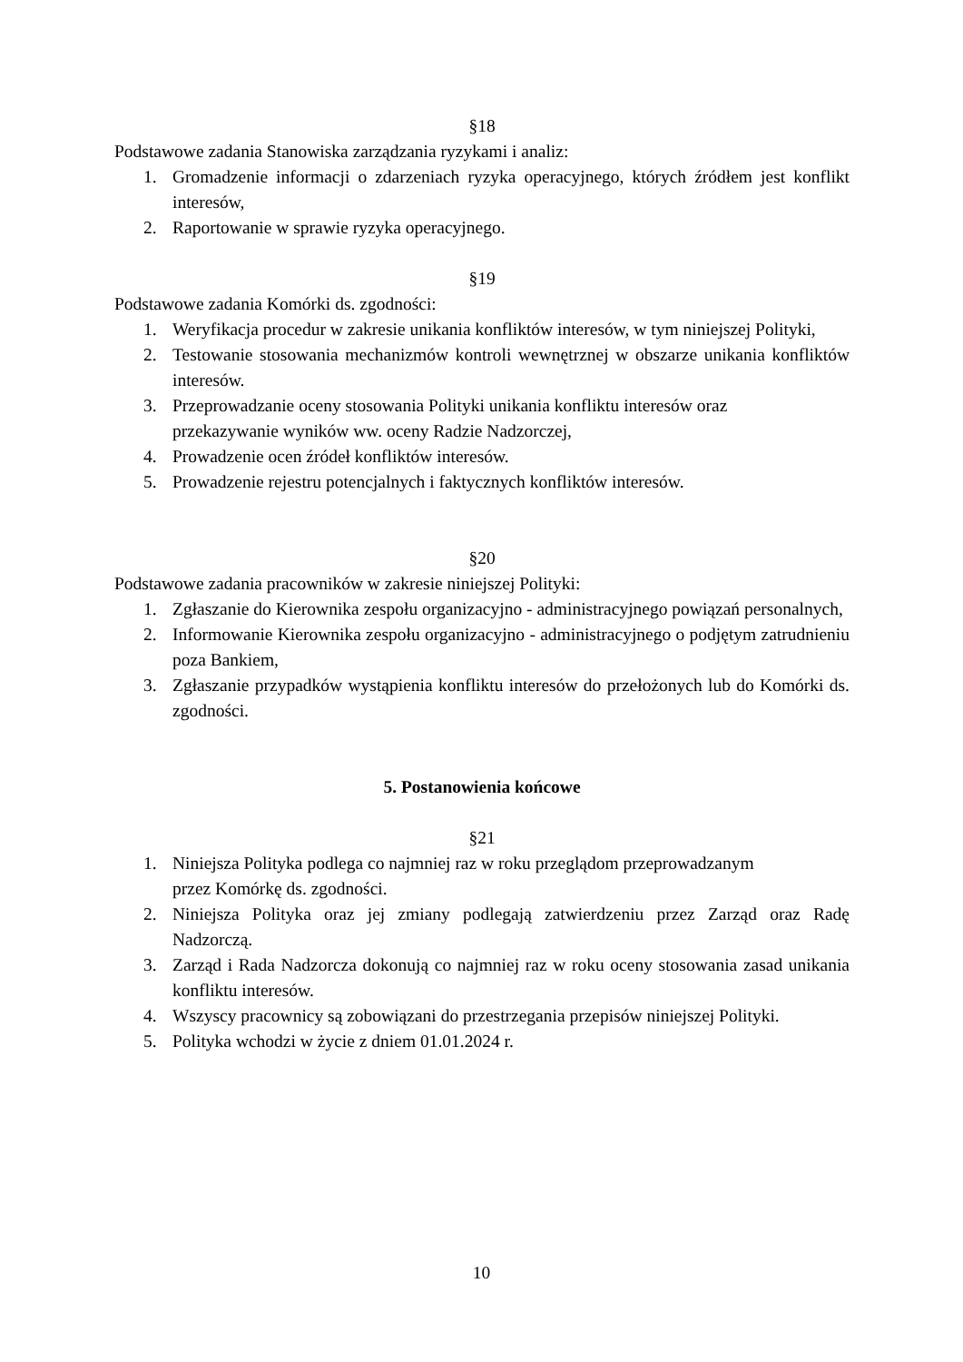§18
Podstawowe zadania Stanowiska zarządzania ryzykami i analiz:
1. Gromadzenie informacji o zdarzeniach ryzyka operacyjnego, których źródłem jest konflikt interesów,
2. Raportowanie w sprawie ryzyka operacyjnego.
§19
Podstawowe zadania Komórki ds. zgodności:
1. Weryfikacja procedur w zakresie unikania konfliktów interesów, w tym niniejszej Polityki,
2. Testowanie stosowania mechanizmów kontroli wewnętrznej w obszarze unikania konfliktów interesów.
3. Przeprowadzanie oceny stosowania Polityki unikania konfliktu interesów oraz
przekazywanie wyników ww. oceny Radzie Nadzorczej,
4. Prowadzenie ocen źródeł konfliktów interesów.
5. Prowadzenie rejestru potencjalnych i faktycznych konfliktów interesów.
§20
Podstawowe zadania pracowników w zakresie niniejszej Polityki:
1. Zgłaszanie do Kierownika zespołu organizacyjno - administracyjnego powiązań personalnych,
2. Informowanie Kierownika zespołu organizacyjno - administracyjnego o podjętym zatrudnieniu poza Bankiem,
3. Zgłaszanie przypadków wystąpienia konfliktu interesów do przełożonych lub do Komórki ds. zgodności.
5. Postanowienia końcowe
§21
1. Niniejsza Polityka podlega co najmniej raz w roku przeglądom przeprowadzanym
przez Komórkę ds. zgodności.
2. Niniejsza Polityka oraz jej zmiany podlegają zatwierdzeniu przez Zarząd oraz Radę Nadzorczą.
3. Zarząd i Rada Nadzorcza dokonują co najmniej raz w roku oceny stosowania zasad unikania konfliktu interesów.
4. Wszyscy pracownicy są zobowiązani do przestrzegania przepisów niniejszej Polityki.
5. Polityka wchodzi w życie z dniem 01.01.2024 r.
10